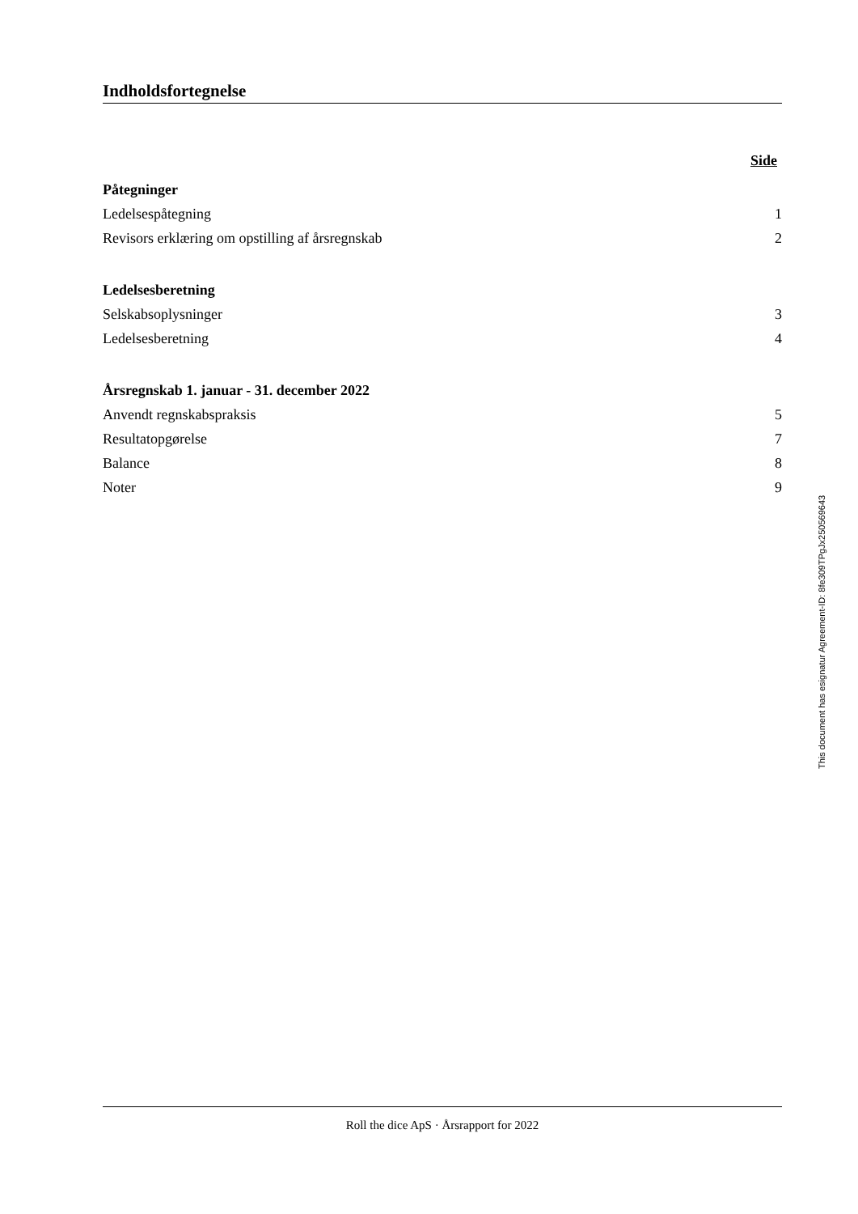Indholdsfortegnelse
Side
Påtegninger
Ledelsespåtegning 1
Revisors erklæring om opstilling af årsregnskab 2
Ledelsesberetning
Selskabsoplysninger 3
Ledelsesberetning 4
Årsregnskab 1. januar - 31. december 2022
Anvendt regnskabspraksis 5
Resultatopgørelse 7
Balance 8
Noter 9
This document has esignatur Agreement-ID: 8fe309TPgJx250569643
Roll the dice ApS · Årsrapport for 2022